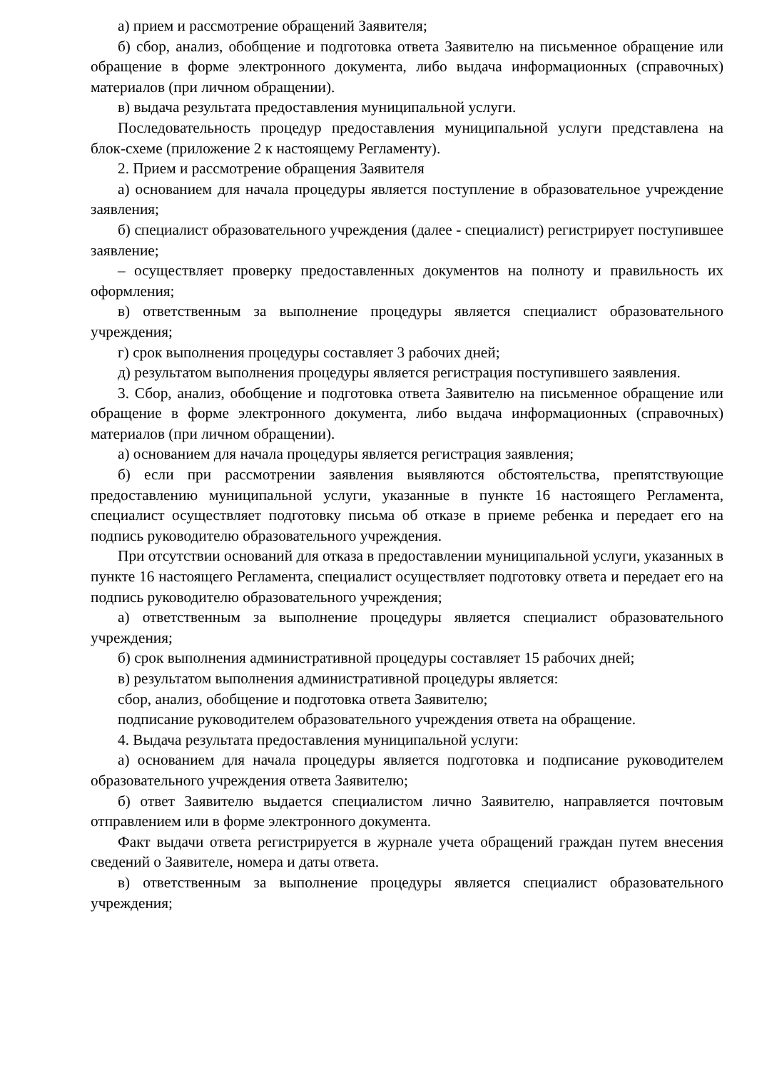а) прием и рассмотрение обращений Заявителя;
б) сбор, анализ, обобщение и подготовка ответа Заявителю на письменное обращение или обращение в форме электронного документа, либо выдача информационных (справочных) материалов (при личном обращении).
в) выдача результата предоставления муниципальной услуги.
Последовательность процедур предоставления муниципальной услуги представлена на блок-схеме (приложение 2 к настоящему Регламенту).
2. Прием и рассмотрение обращения Заявителя
а) основанием для начала процедуры является поступление в образовательное учреждение заявления;
б) специалист образовательного учреждения (далее - специалист) регистрирует поступившее заявление;
– осуществляет проверку предоставленных документов на полноту и правильность их оформления;
в) ответственным за выполнение процедуры является специалист образовательного учреждения;
г) срок выполнения процедуры составляет 3 рабочих дней;
д) результатом выполнения процедуры является регистрация поступившего заявления.
3. Сбор, анализ, обобщение и подготовка ответа Заявителю на письменное обращение или обращение в форме электронного документа, либо выдача информационных (справочных) материалов (при личном обращении).
а) основанием для начала процедуры является регистрация заявления;
б) если при рассмотрении заявления выявляются обстоятельства, препятствующие предоставлению муниципальной услуги, указанные в пункте 16 настоящего Регламента, специалист осуществляет подготовку письма об отказе в приеме ребенка и передает его на подпись руководителю образовательного учреждения.
При отсутствии оснований для отказа в предоставлении муниципальной услуги, указанных в пункте 16 настоящего Регламента, специалист осуществляет подготовку ответа и передает его на подпись руководителю образовательного учреждения;
а) ответственным за выполнение процедуры является специалист образовательного учреждения;
б) срок выполнения административной процедуры составляет 15 рабочих дней;
в) результатом выполнения административной процедуры является:
сбор, анализ, обобщение и подготовка ответа Заявителю;
подписание руководителем образовательного учреждения ответа на обращение.
4. Выдача результата предоставления муниципальной услуги:
а) основанием для начала процедуры является подготовка и подписание руководителем образовательного учреждения ответа Заявителю;
б) ответ Заявителю выдается специалистом лично Заявителю, направляется почтовым отправлением или в форме электронного документа.
Факт выдачи ответа регистрируется в журнале учета обращений граждан путем внесения сведений о Заявителе, номера и даты ответа.
в) ответственным за выполнение процедуры является специалист образовательного учреждения;